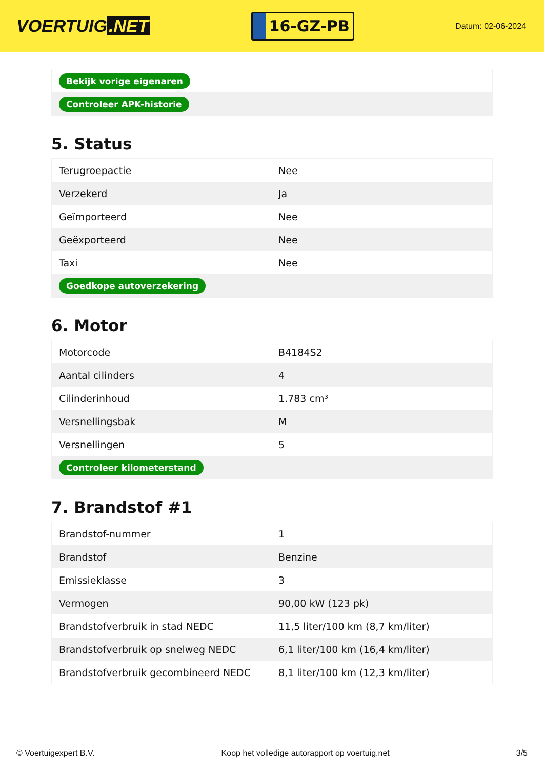VOERTUIG.NET
16-GZ-PB
Datum: 02-06-2024
| Bekijk vorige eigenaren |
| Controleer APK-historie |
5. Status
| Terugroepactie | Nee |
| Verzekerd | Ja |
| Geïmporteerd | Nee |
| Geëxporteerd | Nee |
| Taxi | Nee |
| Goedkope autoverzekering | |
6. Motor
| Motorcode | B4184S2 |
| Aantal cilinders | 4 |
| Cilinderinhoud | 1.783 cm³ |
| Versnellingsbak | M |
| Versnellingen | 5 |
| Controleer kilometerstand | |
7. Brandstof #1
| Brandstof-nummer | 1 |
| Brandstof | Benzine |
| Emissieklasse | 3 |
| Vermogen | 90,00 kW (123 pk) |
| Brandstofverbruik in stad NEDC | 11,5 liter/100 km (8,7 km/liter) |
| Brandstofverbruik op snelweg NEDC | 6,1 liter/100 km (16,4 km/liter) |
| Brandstofverbruik gecombineerd NEDC | 8,1 liter/100 km (12,3 km/liter) |
© Voertuigexpert B.V. Koop het volledige autorapport op voertuig.net 3/5